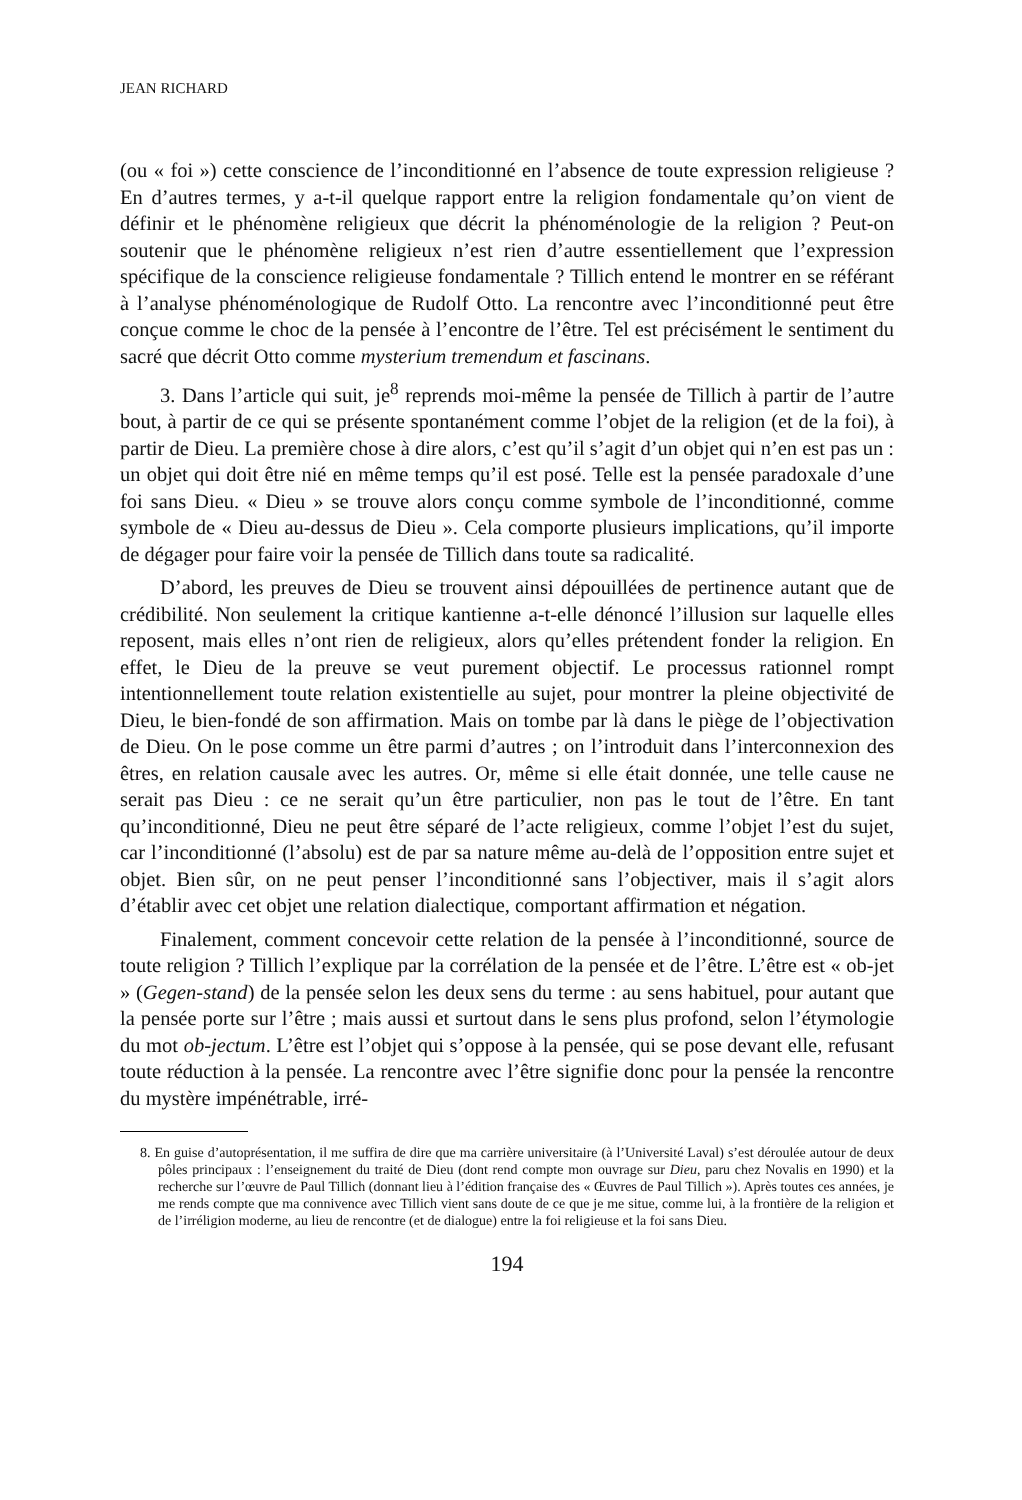JEAN RICHARD
(ou « foi ») cette conscience de l’inconditionné en l’absence de toute expression religieuse ? En d’autres termes, y a-t-il quelque rapport entre la religion fondamentale qu’on vient de définir et le phénomène religieux que décrit la phénoménologie de la religion ? Peut-on soutenir que le phénomène religieux n’est rien d’autre essentiellement que l’expression spécifique de la conscience religieuse fondamentale ? Tillich entend le montrer en se référant à l’analyse phénoménologique de Rudolf Otto. La rencontre avec l’inconditionné peut être conçue comme le choc de la pensée à l’encontre de l’être. Tel est précisément le sentiment du sacré que décrit Otto comme mysterium tremendum et fascinans.
3. Dans l’article qui suit, je<sup>8</sup> reprends moi-même la pensée de Tillich à partir de l’autre bout, à partir de ce qui se présente spontanément comme l’objet de la religion (et de la foi), à partir de Dieu. La première chose à dire alors, c’est qu’il s’agit d’un objet qui n’en est pas un : un objet qui doit être nié en même temps qu’il est posé. Telle est la pensée paradoxale d’une foi sans Dieu. « Dieu » se trouve alors conçu comme symbole de l’inconditionné, comme symbole de « Dieu au-dessus de Dieu ». Cela comporte plusieurs implications, qu’il importe de dégager pour faire voir la pensée de Tillich dans toute sa radicalité.
D’abord, les preuves de Dieu se trouvent ainsi dépouillées de pertinence autant que de crédibilité. Non seulement la critique kantienne a-t-elle dénoncé l’illusion sur laquelle elles reposent, mais elles n’ont rien de religieux, alors qu’elles prétendent fonder la religion. En effet, le Dieu de la preuve se veut purement objectif. Le processus rationnel rompt intentionnellement toute relation existentielle au sujet, pour montrer la pleine objectivité de Dieu, le bien-fondé de son affirmation. Mais on tombe par là dans le piège de l’objectivation de Dieu. On le pose comme un être parmi d’autres ; on l’introduit dans l’interconnexion des êtres, en relation causale avec les autres. Or, même si elle était donnée, une telle cause ne serait pas Dieu : ce ne serait qu’un être particulier, non pas le tout de l’être. En tant qu’inconditionné, Dieu ne peut être séparé de l’acte religieux, comme l’objet l’est du sujet, car l’inconditionné (l’absolu) est de par sa nature même au-delà de l’opposition entre sujet et objet. Bien sûr, on ne peut penser l’inconditionné sans l’objectiver, mais il s’agit alors d’établir avec cet objet une relation dialectique, comportant affirmation et négation.
Finalement, comment concevoir cette relation de la pensée à l’inconditionné, source de toute religion ? Tillich l’explique par la corrélation de la pensée et de l’être. L’être est « ob-jet » (Gegen-stand) de la pensée selon les deux sens du terme : au sens habituel, pour autant que la pensée porte sur l’être ; mais aussi et surtout dans le sens plus profond, selon l’étymologie du mot ob-jectum. L’être est l’objet qui s’oppose à la pensée, qui se pose devant elle, refusant toute réduction à la pensée. La rencontre avec l’être signifie donc pour la pensée la rencontre du mystère impénétrable, irré-
8. En guise d’autoprésentation, il me suffira de dire que ma carrière universitaire (à l’Université Laval) s’est déroulée autour de deux pôles principaux : l’enseignement du traité de Dieu (dont rend compte mon ouvrage sur Dieu, paru chez Novalis en 1990) et la recherche sur l’œuvre de Paul Tillich (donnant lieu à l’édition française des « Œuvres de Paul Tillich »). Après toutes ces années, je me rends compte que ma connivence avec Tillich vient sans doute de ce que je me situe, comme lui, à la frontière de la religion et de l’irréligion moderne, au lieu de rencontre (et de dialogue) entre la foi religieuse et la foi sans Dieu.
194